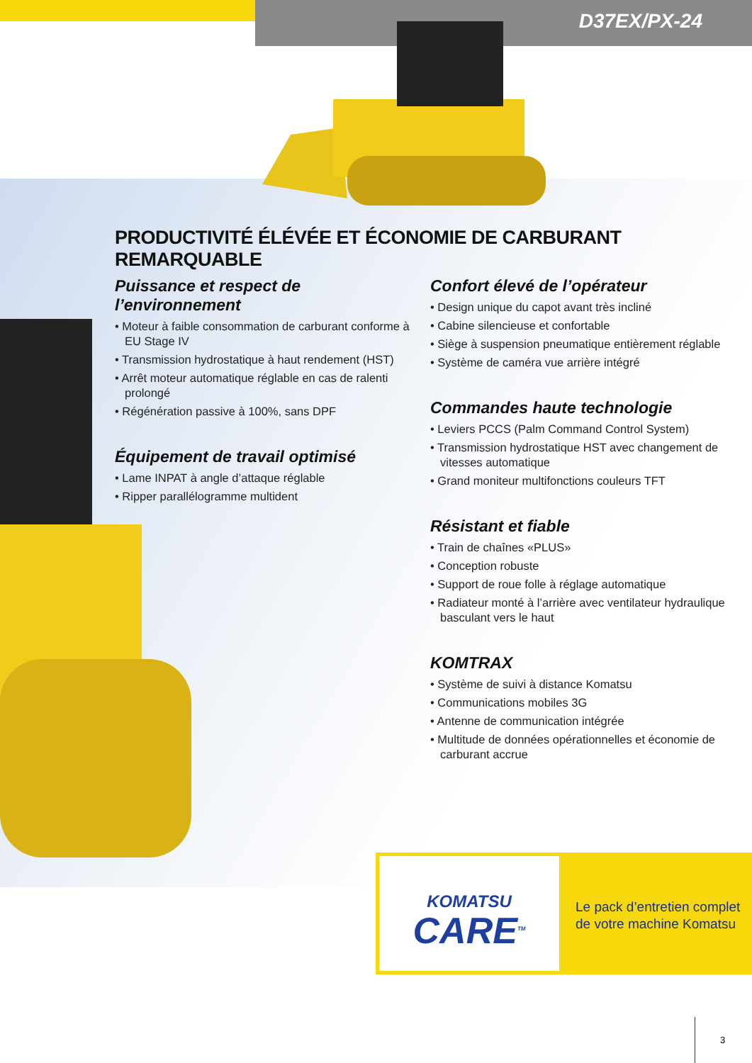D37EX/PX-24
PRODUCTIVITÉ ÉLÉVÉE ET ÉCONOMIE DE CARBURANT REMARQUABLE
Puissance et respect de l’environnement
• Moteur à faible consommation de carburant conforme à EU Stage IV
• Transmission hydrostatique à haut rendement (HST)
• Arrêt moteur automatique réglable en cas de ralenti prolongé
• Régénération passive à 100%, sans DPF
Équipement de travail optimisé
• Lame INPAT à angle d’attaque réglable
• Ripper parallélogramme multident
Confort élevé de l’opérateur
• Design unique du capot avant très incliné
• Cabine silencieuse et confortable
• Siège à suspension pneumatique entièrement réglable
• Système de caméra vue arrière intégré
Commandes haute technologie
• Leviers PCCS (Palm Command Control System)
• Transmission hydrostatique HST avec changement de vitesses automatique
• Grand moniteur multifonctions couleurs TFT
Résistant et fiable
• Train de chaînes «PLUS»
• Conception robuste
• Support de roue folle à réglage automatique
• Radiateur monté à l’arrière avec ventilateur hydraulique basculant vers le haut
KOMTRAX
• Système de suivi à distance Komatsu
• Communications mobiles 3G
• Antenne de communication intégrée
• Multitude de données opérationnelles et économie de carburant accrue
KOMATSU
CARE<sup>TM</sup>
Le pack d’entretien complet
de votre machine Komatsu
3